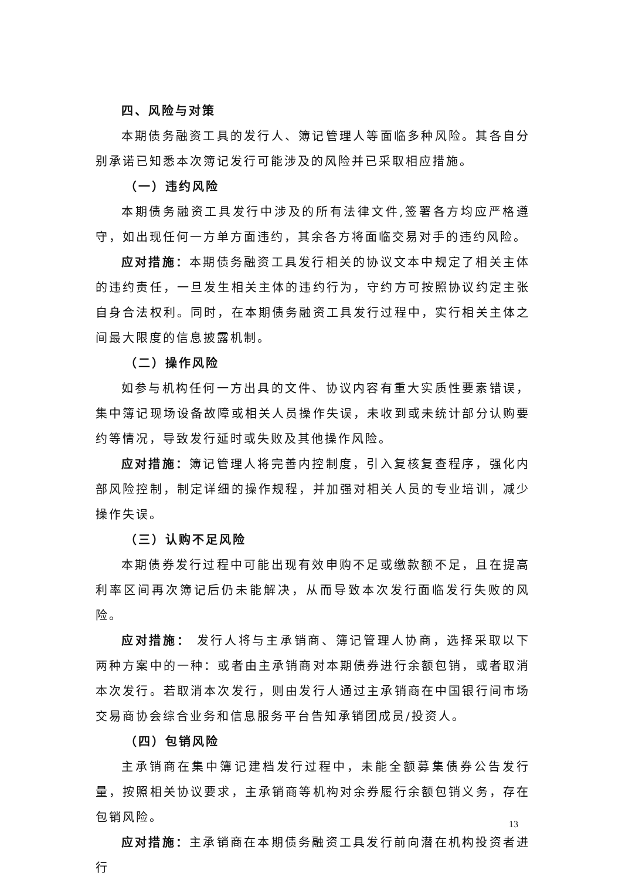四、风险与对策
本期债务融资工具的发行人、簿记管理人等面临多种风险。其各自分别承诺已知悉本次簿记发行可能涉及的风险并已采取相应措施。
（一）违约风险
本期债务融资工具发行中涉及的所有法律文件,签署各方均应严格遵守，如出现任何一方单方面违约，其余各方将面临交易对手的违约风险。
应对措施：本期债务融资工具发行相关的协议文本中规定了相关主体的违约责任，一旦发生相关主体的违约行为，守约方可按照协议约定主张自身合法权利。同时，在本期债务融资工具发行过程中，实行相关主体之间最大限度的信息披露机制。
（二）操作风险
如参与机构任何一方出具的文件、协议内容有重大实质性要素错误，集中簿记现场设备故障或相关人员操作失误，未收到或未统计部分认购要约等情况，导致发行延时或失败及其他操作风险。
应对措施：簿记管理人将完善内控制度，引入复核复查程序，强化内部风险控制，制定详细的操作规程，并加强对相关人员的专业培训，减少操作失误。
（三）认购不足风险
本期债券发行过程中可能出现有效申购不足或缴款额不足，且在提高利率区间再次簿记后仍未能解决，从而导致本次发行面临发行失败的风险。
应对措施： 发行人将与主承销商、簿记管理人协商，选择采取以下两种方案中的一种：或者由主承销商对本期债券进行余额包销，或者取消本次发行。若取消本次发行，则由发行人通过主承销商在中国银行间市场交易商协会综合业务和信息服务平台告知承销团成员/投资人。
（四）包销风险
主承销商在集中簿记建档发行过程中，未能全额募集债券公告发行量，按照相关协议要求，主承销商等机构对余券履行余额包销义务，存在包销风险。
应对措施：主承销商在本期债务融资工具发行前向潜在机构投资者进行
13